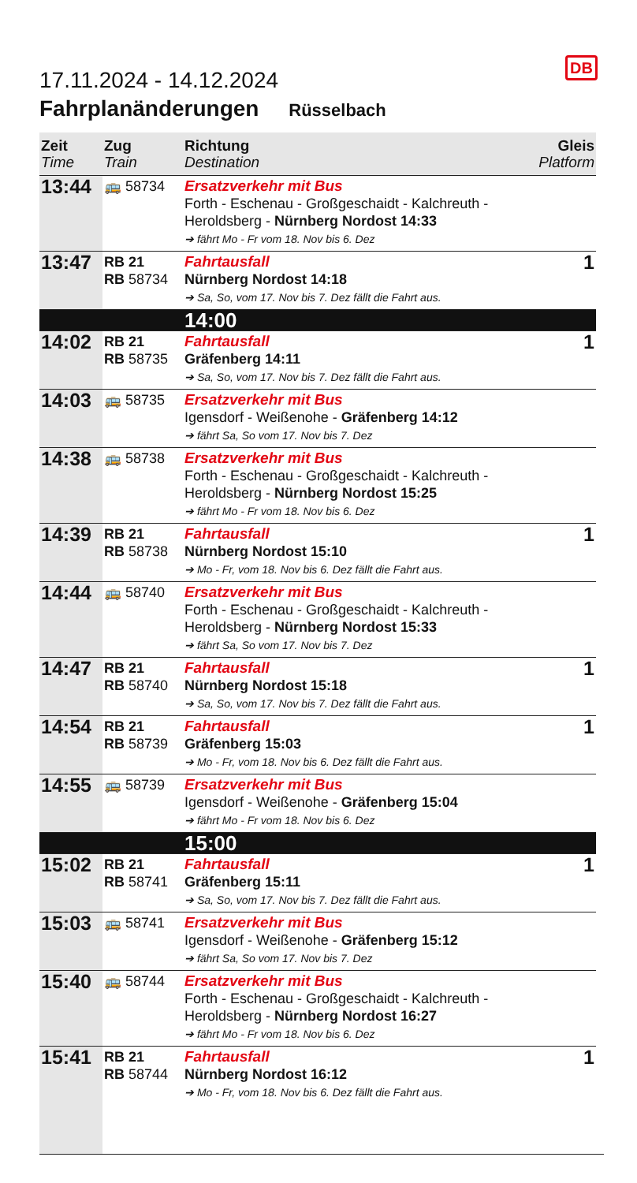DB
17.11.2024 - 14.12.2024
Fahrplanänderungen Rüsselbach
| Zeit Time | Zug Train | Richtung Destination | Gleis Platform |
| --- | --- | --- | --- |
| 13:44 | 🚌 58734 | Ersatzverkehr mit Bus Forth - Eschenau - Großgeschaidt - Kalchreuth - Heroldsberg - Nürnberg Nordost 14:33 ➔ fährt Mo - Fr vom 18. Nov bis 6. Dez | |
| 13:47 | RB 21 RB 58734 | Fahrtausfall Nürnberg Nordost 14:18 ➔ Sa, So, vom 17. Nov bis 7. Dez fällt die Fahrt aus. | 1 |
| | | 14:00 | |
| 14:02 | RB 21 RB 58735 | Fahrtausfall Gräfenberg 14:11 ➔ Sa, So, vom 17. Nov bis 7. Dez fällt die Fahrt aus. | 1 |
| 14:03 | 🚌 58735 | Ersatzverkehr mit Bus Igensdorf - Weißenohe - Gräfenberg 14:12 ➔ fährt Sa, So vom 17. Nov bis 7. Dez | |
| 14:38 | 🚌 58738 | Ersatzverkehr mit Bus Forth - Eschenau - Großgeschaidt - Kalchreuth - Heroldsberg - Nürnberg Nordost 15:25 ➔ fährt Mo - Fr vom 18. Nov bis 6. Dez | |
| 14:39 | RB 21 RB 58738 | Fahrtausfall Nürnberg Nordost 15:10 ➔ Mo - Fr, vom 18. Nov bis 6. Dez fällt die Fahrt aus. | 1 |
| 14:44 | 🚌 58740 | Ersatzverkehr mit Bus Forth - Eschenau - Großgeschaidt - Kalchreuth - Heroldsberg - Nürnberg Nordost 15:33 ➔ fährt Sa, So vom 17. Nov bis 7. Dez | |
| 14:47 | RB 21 RB 58740 | Fahrtausfall Nürnberg Nordost 15:18 ➔ Sa, So, vom 17. Nov bis 7. Dez fällt die Fahrt aus. | 1 |
| 14:54 | RB 21 RB 58739 | Fahrtausfall Gräfenberg 15:03 ➔ Mo - Fr, vom 18. Nov bis 6. Dez fällt die Fahrt aus. | 1 |
| 14:55 | 🚌 58739 | Ersatzverkehr mit Bus Igensdorf - Weißenohe - Gräfenberg 15:04 ➔ fährt Mo - Fr vom 18. Nov bis 6. Dez | |
| | | 15:00 | |
| 15:02 | RB 21 RB 58741 | Fahrtausfall Gräfenberg 15:11 ➔ Sa, So, vom 17. Nov bis 7. Dez fällt die Fahrt aus. | 1 |
| 15:03 | 🚌 58741 | Ersatzverkehr mit Bus Igensdorf - Weißenohe - Gräfenberg 15:12 ➔ fährt Sa, So vom 17. Nov bis 7. Dez | |
| 15:40 | 🚌 58744 | Ersatzverkehr mit Bus Forth - Eschenau - Großgeschaidt - Kalchreuth - Heroldsberg - Nürnberg Nordost 16:27 ➔ fährt Mo - Fr vom 18. Nov bis 6. Dez | |
| 15:41 | RB 21 RB 58744 | Fahrtausfall Nürnberg Nordost 16:12 ➔ Mo - Fr, vom 18. Nov bis 6. Dez fällt die Fahrt aus. | 1 |